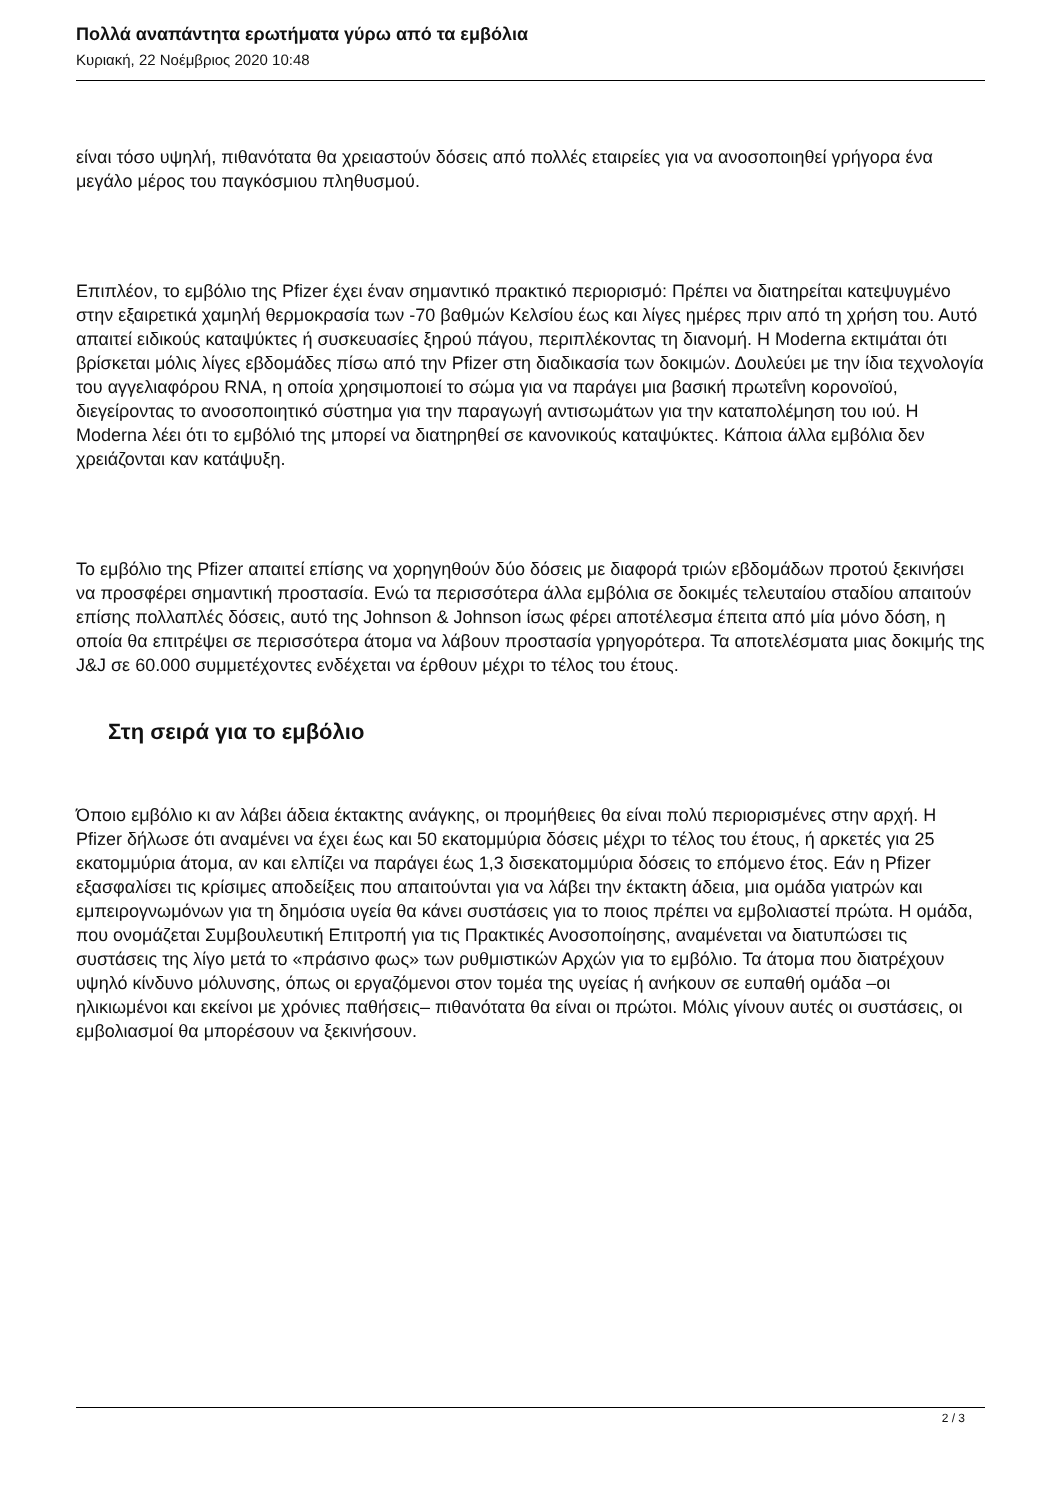Πολλά αναπάντητα ερωτήματα γύρω από τα εμβόλια
Κυριακή, 22 Νοέμβριος 2020 10:48
είναι τόσο υψηλή, πιθανότατα θα χρειαστούν δόσεις από πολλές εταιρείες για να ανοσοποιηθεί γρήγορα ένα μεγάλο μέρος του παγκόσμιου πληθυσμού.
Επιπλέον, το εμβόλιο της Pfizer έχει έναν σημαντικό πρακτικό περιορισμό: Πρέπει να διατηρείται κατεψυγμένο στην εξαιρετικά χαμηλή θερμοκρασία των -70 βαθμών Κελσίου έως και λίγες ημέρες πριν από τη χρήση του. Αυτό απαιτεί ειδικούς καταψύκτες ή συσκευασίες ξηρού πάγου, περιπλέκοντας τη διανομή. Η Moderna εκτιμάται ότι βρίσκεται μόλις λίγες εβδομάδες πίσω από την Pfizer στη διαδικασία των δοκιμών. Δουλεύει με την ίδια τεχνολογία του αγγελιαφόρου RNA, η οποία χρησιμοποιεί το σώμα για να παράγει μια βασική πρωτεΐνη κορονοϊού, διεγείροντας το ανοσοποιητικό σύστημα για την παραγωγή αντισωμάτων για την καταπολέμηση του ιού. Η Moderna λέει ότι το εμβόλιό της μπορεί να διατηρηθεί σε κανονικούς καταψύκτες. Κάποια άλλα εμβόλια δεν χρειάζονται καν κατάψυξη.
Το εμβόλιο της Pfizer απαιτεί επίσης να χορηγηθούν δύο δόσεις με διαφορά τριών εβδομάδων προτού ξεκινήσει να προσφέρει σημαντική προστασία. Ενώ τα περισσότερα άλλα εμβόλια σε δοκιμές τελευταίου σταδίου απαιτούν επίσης πολλαπλές δόσεις, αυτό της Johnson & Johnson ίσως φέρει αποτέλεσμα έπειτα από μία μόνο δόση, η οποία θα επιτρέψει σε περισσότερα άτομα να λάβουν προστασία γρηγορότερα. Τα αποτελέσματα μιας δοκιμής της J&J σε 60.000 συμμετέχοντες ενδέχεται να έρθουν μέχρι το τέλος του έτους.
Στη σειρά για το εμβόλιο
Όποιο εμβόλιο κι αν λάβει άδεια έκτακτης ανάγκης, οι προμήθειες θα είναι πολύ περιορισμένες στην αρχή. Η Pfizer δήλωσε ότι αναμένει να έχει έως και 50 εκατομμύρια δόσεις μέχρι το τέλος του έτους, ή αρκετές για 25 εκατομμύρια άτομα, αν και ελπίζει να παράγει έως 1,3 δισεκατομμύρια δόσεις το επόμενο έτος. Εάν η Pfizer εξασφαλίσει τις κρίσιμες αποδείξεις που απαιτούνται για να λάβει την έκτακτη άδεια, μια ομάδα γιατρών και εμπειρογνωμόνων για τη δημόσια υγεία θα κάνει συστάσεις για το ποιος πρέπει να εμβολιαστεί πρώτα. Η ομάδα, που ονομάζεται Συμβουλευτική Επιτροπή για τις Πρακτικές Ανοσοποίησης, αναμένεται να διατυπώσει τις συστάσεις της λίγο μετά το «πράσινο φως» των ρυθμιστικών Αρχών για το εμβόλιο. Τα άτομα που διατρέχουν υψηλό κίνδυνο μόλυνσης, όπως οι εργαζόμενοι στον τομέα της υγείας ή ανήκουν σε ευπαθή ομάδα –οι ηλικιωμένοι και εκείνοι με χρόνιες παθήσεις– πιθανότατα θα είναι οι πρώτοι. Μόλις γίνουν αυτές οι συστάσεις, οι εμβολιασμοί θα μπορέσουν να ξεκινήσουν.
2 / 3